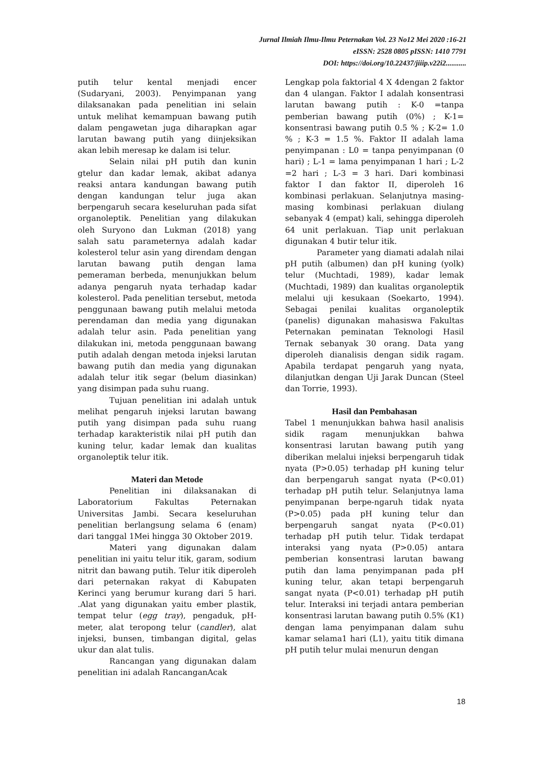Jurnal Ilmiah Ilmu-Ilmu Peternakan Vol. 23 No12 Mei 2020 :16-21
eISSN: 2528 0805 pISSN: 1410 7791
DOI: https://doi.org/10.22437/jiiip.v22i2...........
putih telur kental menjadi encer (Sudaryani, 2003). Penyimpanan yang dilaksanakan pada penelitian ini selain untuk melihat kemampuan bawang putih dalam pengawetan juga diharapkan agar larutan bawang putih yang diinjeksikan akan lebih meresap ke dalam isi telur.
Selain nilai pH putih dan kunin gtelur dan kadar lemak, akibat adanya reaksi antara kandungan bawang putih dengan kandungan telur juga akan berpengaruh secara keseluruhan pada sifat organoleptik. Penelitian yang dilakukan oleh Suryono dan Lukman (2018) yang salah satu parameternya adalah kadar kolesterol telur asin yang direndam dengan larutan bawang putih dengan lama pemeraman berbeda, menunjukkan belum adanya pengaruh nyata terhadap kadar kolesterol. Pada penelitian tersebut, metoda penggunaan bawang putih melalui metoda perendaman dan media yang digunakan adalah telur asin. Pada penelitian yang dilakukan ini, metoda penggunaan bawang putih adalah dengan metoda injeksi larutan bawang putih dan media yang digunakan adalah telur itik segar (belum diasinkan) yang disimpan pada suhu ruang.
Tujuan penelitian ini adalah untuk melihat pengaruh injeksi larutan bawang putih yang disimpan pada suhu ruang terhadap karakteristik nilai pH putih dan kuning telur, kadar lemak dan kualitas organoleptik telur itik.
Materi dan Metode
Penelitian ini dilaksanakan di Laboratorium Fakultas Peternakan Universitas Jambi. Secara keseluruhan penelitian berlangsung selama 6 (enam) dari tanggal 1Mei hingga 30 Oktober 2019.
Materi yang digunakan dalam penelitian ini yaitu telur itik, garam, sodium nitrit dan bawang putih. Telur itik diperoleh dari peternakan rakyat di Kabupaten Kerinci yang berumur kurang dari 5 hari. .Alat yang digunakan yaitu ember plastik, tempat telur (egg tray), pengaduk, pH-meter, alat teropong telur (candler), alat injeksi, bunsen, timbangan digital, gelas ukur dan alat tulis.
Rancangan yang digunakan dalam penelitian ini adalah RancanganAcak
Lengkap pola faktorial 4 X 4dengan 2 faktor dan 4 ulangan. Faktor I adalah konsentrasi larutan bawang putih : K-0 =tanpa pemberian bawang putih (0%) ; K-1= konsentrasi bawang putih 0.5 % ; K-2= 1.0 % ; K-3 = 1.5 %. Faktor II adalah lama penyimpanan : L0 = tanpa penyimpanan (0 hari) ; L-1 = lama penyimpanan 1 hari ; L-2 =2 hari ; L-3 = 3 hari. Dari kombinasi faktor I dan faktor II, diperoleh 16 kombinasi perlakuan. Selanjutnya masing-masing kombinasi perlakuan diulang sebanyak 4 (empat) kali, sehingga diperoleh 64 unit perlakuan. Tiap unit perlakuan digunakan 4 butir telur itik.
Parameter yang diamati adalah nilai pH putih (albumen) dan pH kuning (yolk) telur (Muchtadi, 1989), kadar lemak (Muchtadi, 1989) dan kualitas organoleptik melalui uji kesukaan (Soekarto, 1994). Sebagai penilai kualitas organoleptik (panelis) digunakan mahasiswa Fakultas Peternakan peminatan Teknologi Hasil Ternak sebanyak 30 orang. Data yang diperoleh dianalisis dengan sidik ragam. Apabila terdapat pengaruh yang nyata, dilanjutkan dengan Uji Jarak Duncan (Steel dan Torrie, 1993).
Hasil dan Pembahasan
Tabel 1 menunjukkan bahwa hasil analisis sidik ragam menunjukkan bahwa konsentrasi larutan bawang putih yang diberikan melalui injeksi berpengaruh tidak nyata (P>0.05) terhadap pH kuning telur dan berpengaruh sangat nyata (P<0.01) terhadap pH putih telur. Selanjutnya lama penyimpanan berpe-ngaruh tidak nyata (P>0.05) pada pH kuning telur dan berpengaruh sangat nyata (P<0.01) terhadap pH putih telur. Tidak terdapat interaksi yang nyata (P>0.05) antara pemberian konsentrasi larutan bawang putih dan lama penyimpanan pada pH kuning telur, akan tetapi berpengaruh sangat nyata (P<0.01) terhadap pH putih telur. Interaksi ini terjadi antara pemberian konsentrasi larutan bawang putih 0.5% (K1) dengan lama penyimpanan dalam suhu kamar selama1 hari (L1), yaitu titik dimana pH putih telur mulai menurun dengan
18